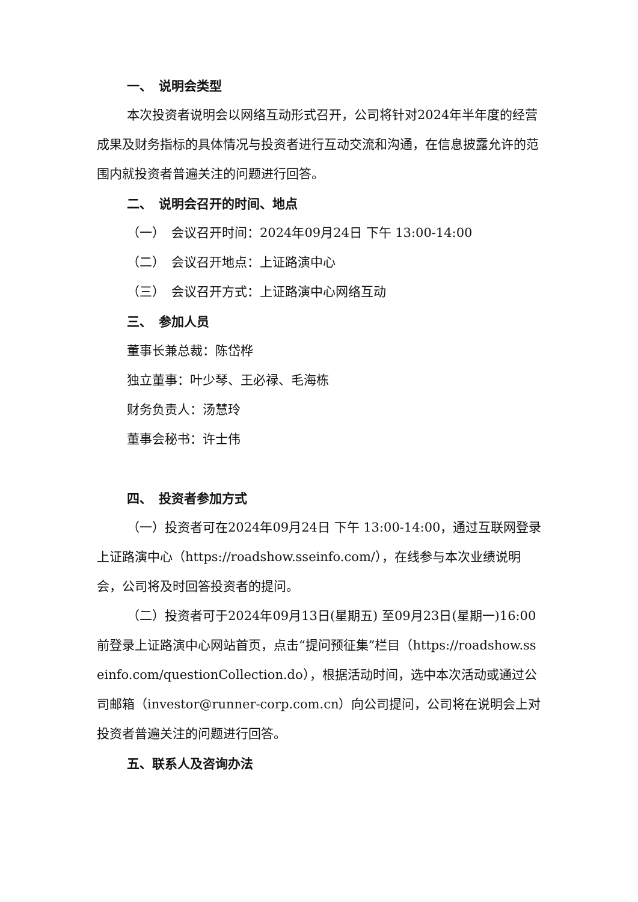一、　说明会类型
本次投资者说明会以网络互动形式召开，公司将针对2024年半年度的经营成果及财务指标的具体情况与投资者进行互动交流和沟通，在信息披露允许的范围内就投资者普遍关注的问题进行回答。
二、　说明会召开的时间、地点
（一）　会议召开时间：2024年09月24日 下午 13:00-14:00
（二）　会议召开地点：上证路演中心
（三）　会议召开方式：上证路演中心网络互动
三、　参加人员
董事长兼总裁：陈岱桦
独立董事：叶少琴、王必禄、毛海栋
财务负责人：汤慧玲
董事会秘书：许士伟
四、　投资者参加方式
（一）投资者可在2024年09月24日 下午 13:00-14:00，通过互联网登录上证路演中心（https://roadshow.sseinfo.com/），在线参与本次业绩说明会，公司将及时回答投资者的提问。
（二）投资者可于2024年09月13日(星期五) 至09月23日(星期一)16:00前登录上证路演中心网站首页，点击“提问预征集”栏目（https://roadshow.sseinfo.com/questionCollection.do），根据活动时间，选中本次活动或通过公司邮箱（investor@runner-corp.com.cn）向公司提问，公司将在说明会上对投资者普遍关注的问题进行回答。
五、联系人及咨询办法